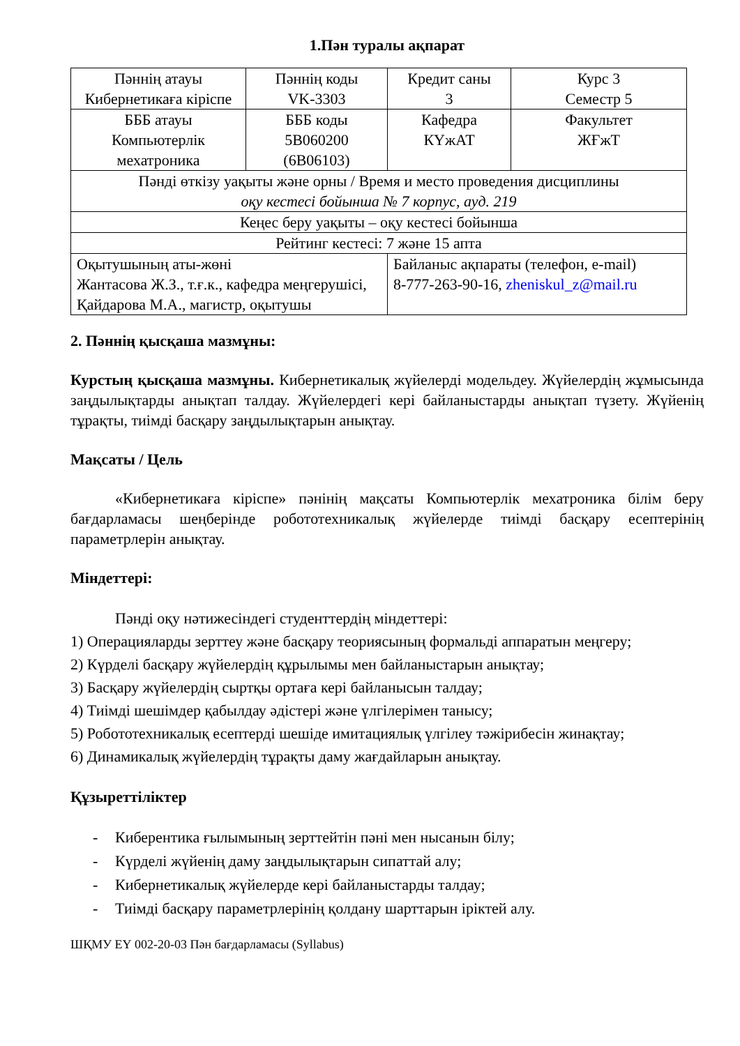1.Пән туралы ақпарат
| Пәннің атауы Кибернетикаға кіріспе | Пәннің коды VK-3303 | Кредит саны 3 | Курс 3 Семестр 5 |
| БББ атауы Компьютерлік мехатроника | БББ коды 5B060200 (6B06103) | Кафедра КҮжАТ | Факультет ЖҒжТ |
| Пәнді өткізу уақыты және орны / Время и место проведения дисциплины оқу кестесі бойынша № 7 корпус, ауд. 219 | | | |
| Кеңес беру уақыты – оқу кестесі бойынша | | | |
| Рейтинг кестесі: 7 және 15 апта | | | |
| Оқытушының аты-жөні Жантасова Ж.З., т.ғ.к., кафедра меңгерушісі, Қайдарова М.А., магистр, оқытушы | | Байланыс ақпараты (телефон, e-mail) 8-777-263-90-16, zheniskul_z@mail.ru | |
2. Пәннің қысқаша мазмұны:
Курстың қысқаша мазмұны. Кибернетикалық жүйелерді модельдеу. Жүйелердің жұмысында заңдылықтарды анықтап талдау. Жүйелердегі кері байланыстарды анықтап түзету. Жүйенің тұрақты, тиімді басқару заңдылықтарын анықтау.
Мақсаты / Цель
«Кибернетикаға кіріспе» пәнінің мақсаты Компьютерлік мехатроника білім беру бағдарламасы шеңберінде робототехникалық жүйелерде тиімді басқару есептерінің параметрлерін анықтау.
Міндеттері:
Пәнді оқу нәтижесіндегі студенттердің міндеттері:
1) Операцияларды зерттеу және басқару теориясының формальді аппаратын меңгеру;
2) Күрделі басқару жүйелердің құрылымы мен байланыстарын анықтау;
3) Басқару жүйелердің сыртқы ортаға кері байланысын талдау;
4) Тиімді шешімдер қабылдау әдістері және үлгілерімен танысу;
5) Робототехникалық есептерді шешіде имитациялық үлгілеу тәжірибесін жинақтау;
6) Динамикалық жүйелердің тұрақты даму жағдайларын анықтау.
Құзыреттіліктер
- Киберентика ғылымының зерттейтін пәні мен нысанын білу;
- Күрделі жүйенің даму заңдылықтарын сипаттай алу;
- Кибернетикалық жүйелерде кері байланыстарды талдау;
- Тиімді басқару параметрлерінің қолдану шарттарын іріктей алу.
ШҚМУ ЕҮ 002-20-03 Пән бағдарламасы (Syllabus)